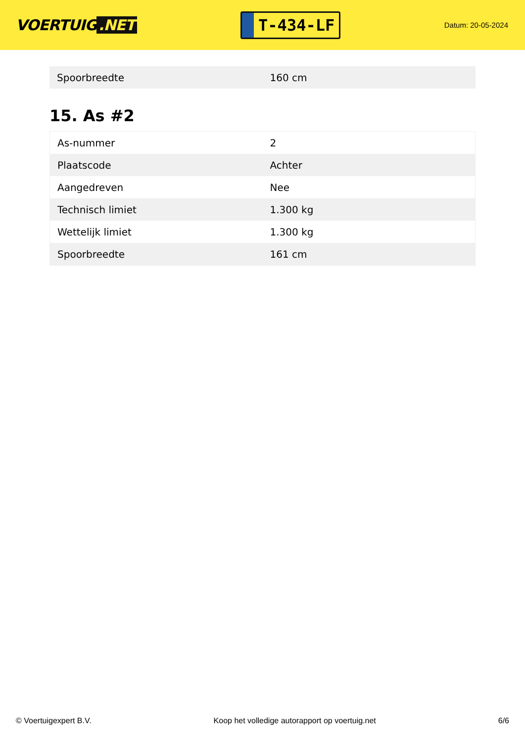VOERTUIG.NET
T-434-LF
Datum: 20-05-2024
| Spoorbreedte | 160 cm |
15. As #2
| As-nummer | 2 |
| Plaatscode | Achter |
| Aangedreven | Nee |
| Technisch limiet | 1.300 kg |
| Wettelijk limiet | 1.300 kg |
| Spoorbreedte | 161 cm |
© Voertuigexpert B.V. Koop het volledige autorapport op voertuig.net 6/6